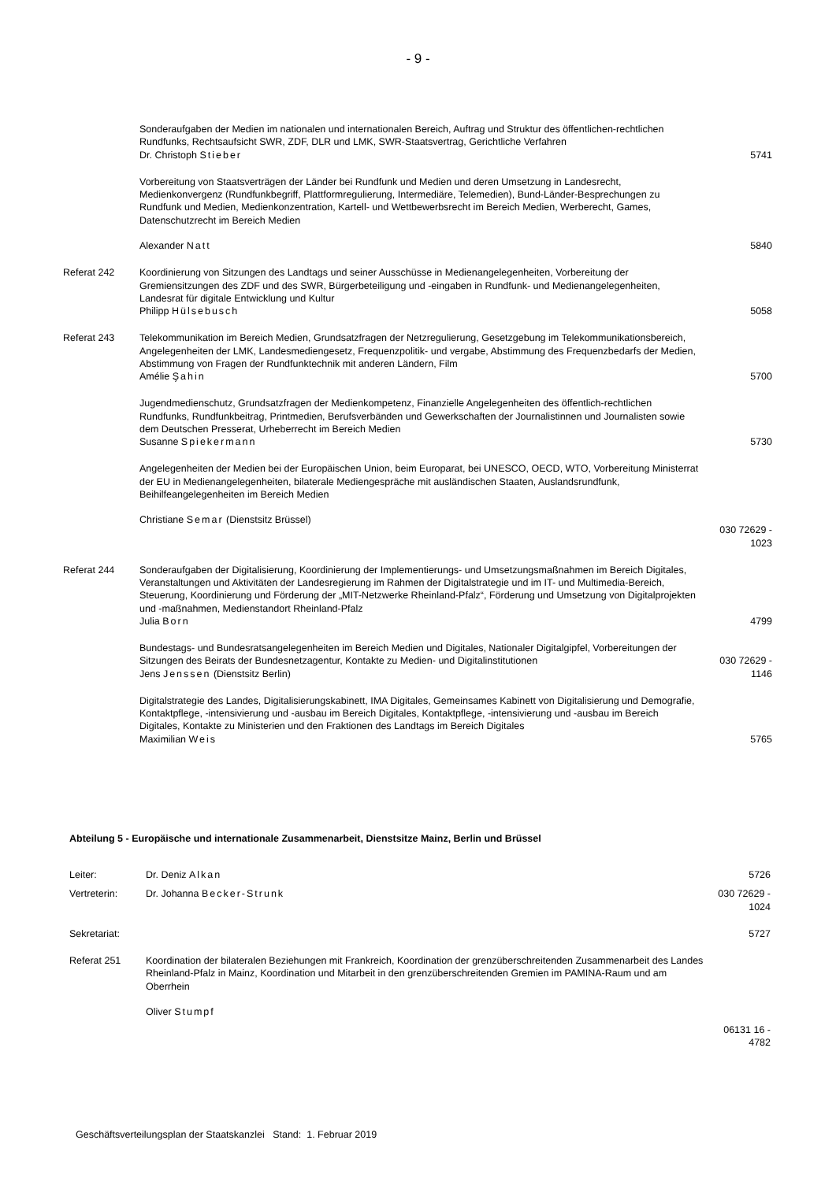- 9 -
| | Sonderaufgaben der Medien im nationalen und internationalen Bereich, Auftrag und Struktur des öffentlichen-rechtlichen Rundfunks, Rechtsaufsicht SWR, ZDF, DLR und LMK, SWR-Staatsvertrag, Gerichtliche Verfahren Dr. Christoph Stieber | 5741 |
| | Vorbereitung von Staatsverträgen der Länder bei Rundfunk und Medien und deren Umsetzung in Landesrecht, Medienkonvergenz (Rundfunkbegriff, Plattformregulierung, Intermediäre, Telemedien), Bund-Länder-Besprechungen zu Rundfunk und Medien, Medienkonzentration, Kartell- und Wettbewerbsrecht im Bereich Medien, Werberecht, Games, Datenschutzrecht im Bereich Medien Alexander Natt | 5840 |
| Referat 242 | Koordinierung von Sitzungen des Landtags und seiner Ausschüsse in Medienangelegenheiten, Vorbereitung der Gremiensitzungen des ZDF und des SWR, Bürgerbeteiligung und -eingaben in Rundfunk- und Medienangelegenheiten, Landesrat für digitale Entwicklung und Kultur Philipp Hülsebusch | 5058 |
| Referat 243 | Telekommunikation im Bereich Medien, Grundsatzfragen der Netzregulierung, Gesetzgebung im Telekommunikationsbereich, Angelegenheiten der LMK, Landesmediengesetz, Frequenzpolitik- und vergabe, Abstimmung des Frequenzbedarfs der Medien, Abstimmung von Fragen der Rundfunktechnik mit anderen Ländern, Film Amélie Şahin | 5700 |
| | Jugendmedienschutz, Grundsatzfragen der Medienkompetenz, Finanzielle Angelegenheiten des öffentlich-rechtlichen Rundfunks, Rundfunkbeitrag, Printmedien, Berufsverbänden und Gewerkschaften der Journalistinnen und Journalisten sowie dem Deutschen Presserat, Urheberrecht im Bereich Medien Susanne Spiekermann | 5730 |
| | Angelegenheiten der Medien bei der Europäischen Union, beim Europarat, bei UNESCO, OECD, WTO, Vorbereitung Ministerrat der EU in Medienangelegenheiten, bilaterale Mediengespräche mit ausländischen Staaten, Auslandsrundfunk, Beihilfeangelegenheiten im Bereich Medien Christiane Semar (Dienstsitz Brüssel) | 030 72629 - 1023 |
| Referat 244 | Sonderaufgaben der Digitalisierung, Koordinierung der Implementierungs- und Umsetzungsmaßnahmen im Bereich Digitales, Veranstaltungen und Aktivitäten der Landesregierung im Rahmen der Digitalstrategie und im IT- und Multimedia-Bereich, Steuerung, Koordinierung und Förderung der „MIT-Netzwerke Rheinland-Pfalz“, Förderung und Umsetzung von Digitalprojekten und -maßnahmen, Medienstandort Rheinland-Pfalz Julia Born | 4799 |
| | Bundestags- und Bundesratsangelegenheiten im Bereich Medien und Digitales, Nationaler Digitalgipfel, Vorbereitungen der Sitzungen des Beirats der Bundesnetzagentur, Kontakte zu Medien- und Digitalinstitutionen Jens Jenssen (Dienstsitz Berlin) | 030 72629 - 1146 |
| | Digitalstrategie des Landes, Digitalisierungskabinett, IMA Digitales, Gemeinsames Kabinett von Digitalisierung und Demografie, Kontaktpflege, -intensivierung und -ausbau im Bereich Digitales, Kontaktpflege, -intensivierung und -ausbau im Bereich Digitales, Kontakte zu Ministerien und den Fraktionen des Landtags im Bereich Digitales Maximilian Weis | 5765 |
Abteilung 5 - Europäische und internationale Zusammenarbeit, Dienstsitze Mainz, Berlin und Brüssel
| Leiter: | Dr. Deniz Alkan | 5726 |
| Vertreterin: | Dr. Johanna Becker-Strunk | 030 72629 - 1024 |
| Sekretariat: | | 5727 |
| Referat 251 | Koordination der bilateralen Beziehungen mit Frankreich, Koordination der grenzüberschreitenden Zusammenarbeit des Landes Rheinland-Pfalz in Mainz, Koordination und Mitarbeit in den grenzüberschreitenden Gremien im PAMINA-Raum und am Oberrhein Oliver Stumpf | 06131 16 - 4782 |
Geschäftsverteilungsplan der Staatskanzlei Stand: 1. Februar 2019